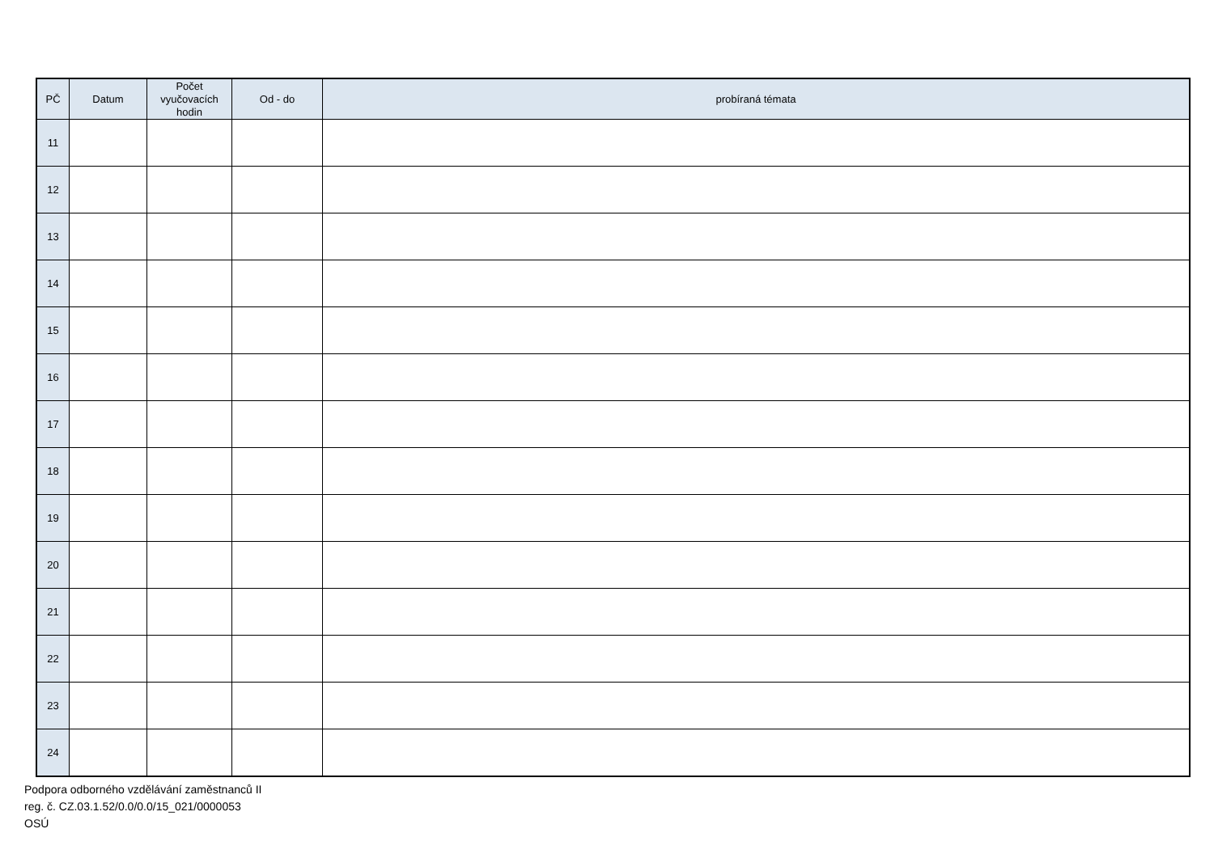| PČ | Datum | Počet vyučovacích hodin | Od - do | probíraná témata |
| --- | --- | --- | --- | --- |
| 11 | | | | |
| 12 | | | | |
| 13 | | | | |
| 14 | | | | |
| 15 | | | | |
| 16 | | | | |
| 17 | | | | |
| 18 | | | | |
| 19 | | | | |
| 20 | | | | |
| 21 | | | | |
| 22 | | | | |
| 23 | | | | |
| 24 | | | | |
Podpora odborného vzdělávání zaměstnanců II
reg. č. CZ.03.1.52/0.0/0.0/15_021/0000053
OSÚ